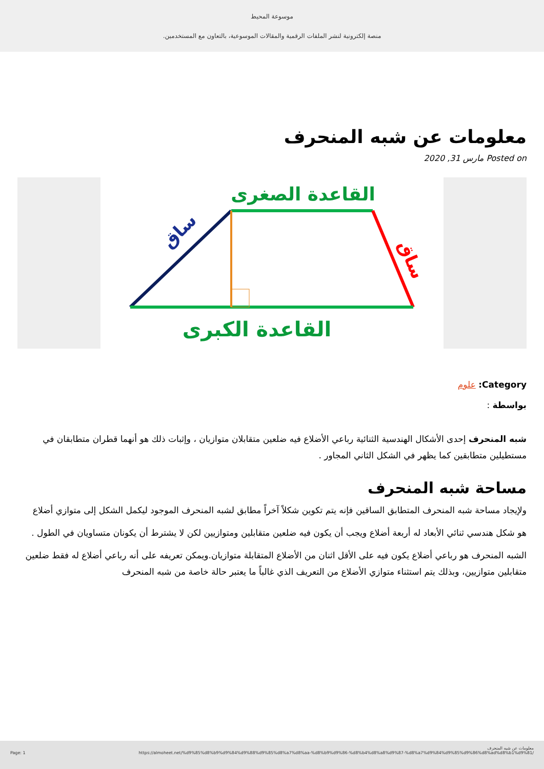موسوعة المحيط
منصة إلكترونية لنشر الملفات الرقمية والمقالات الموسوعية، بالتعاون مع المستخدمين.
معلومات عن شبه المنحرف
Posted on مارس 31, 2020
القاعدة الصغرى
ساق
ساق
القاعدة الكبرى
Category: علوم
بواسطة :
شبه المنحرف إحدى الأشكال الهندسية الثنائية رباعي الأضلاع فيه ضلعين متقابلان متوازيان ، وإثبات ذلك هو أنهما قطران متطابقان في مستطيلين متطابقين كما يظهر في الشكل الثاني المجاور .
مساحة شبه المنحرف
ولإيجاد مساحة شبه المنحرف المتطابق الساقين فإنه يتم تكوين شكلاً آخراً مطابق لشبه المنحرف الموجود ليكمل الشكل إلى متوازي أضلاع
هو شكل هندسي ثنائي الأبعاد له أربعة أضلاع ويجب أن يكون فيه ضلعين متقابلين ومتوازيين لكن لا يشترط أن يكونان متساويان في الطول .
الشبه المنحرف هو رباعي أضلاع يكون فيه على الأقل اثنان من الأضلاع المتقابلة متوازيان.ويمكن تعريفه على أنه رباعي أضلاع له فقط ضلعين متقابلين متوازيين، وبذلك يتم استثناء متوازي الأضلاع من التعريف الذي غالباً ما يعتبر حالة خاصة من شبه المنحرف
معلومات عن شبه المنحرف
Page: 1 https://almoheet.net/%d9%85%d8%b9%d9%84%d9%88%d9%85%d8%a7%d8%aa-%d8%b9%d9%86-%d8%b4%d8%a8%d9%87-%d8%a7%d9%84%d9%85%d9%86%d8%ad%d8%b1%d9%81/